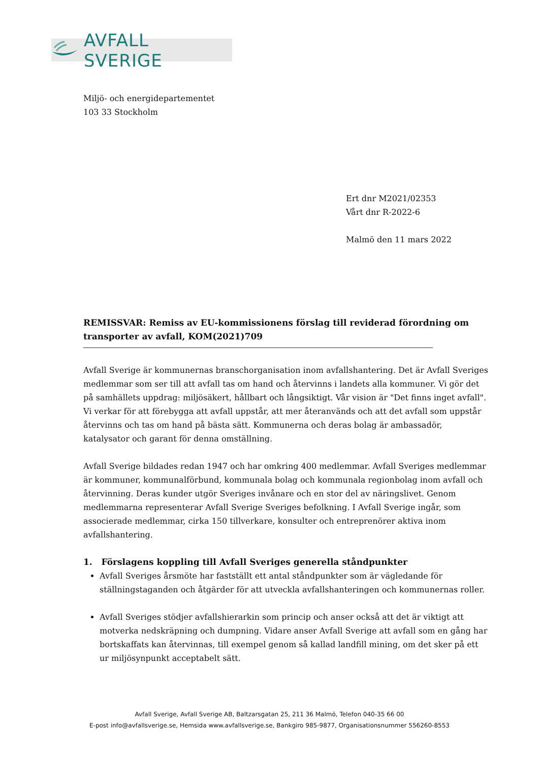AVFALL SVERIGE
Miljö- och energidepartementet
103 33 Stockholm
Ert dnr M2021/02353
Vårt dnr R-2022-6
Malmö den 11 mars 2022
REMISSVAR: Remiss av EU-kommissionens förslag till reviderad förordning om transporter av avfall, KOM(2021)709
Avfall Sverige är kommunernas branschorganisation inom avfallshantering. Det är Avfall Sveriges medlemmar som ser till att avfall tas om hand och återvinns i landets alla kommuner. Vi gör det på samhällets uppdrag: miljösäkert, hållbart och långsiktigt. Vår vision är "Det finns inget avfall". Vi verkar för att förebygga att avfall uppstår, att mer återanvänds och att det avfall som uppstår återvinns och tas om hand på bästa sätt. Kommunerna och deras bolag är ambassadör, katalysator och garant för denna omställning.
Avfall Sverige bildades redan 1947 och har omkring 400 medlemmar. Avfall Sveriges medlemmar är kommuner, kommunalförbund, kommunala bolag och kommunala regionbolag inom avfall och återvinning. Deras kunder utgör Sveriges invånare och en stor del av näringslivet. Genom medlemmarna representerar Avfall Sverige Sveriges befolkning. I Avfall Sverige ingår, som associerade medlemmar, cirka 150 tillverkare, konsulter och entreprenörer aktiva inom avfallshantering.
1. Förslagens koppling till Avfall Sveriges generella ståndpunkter
Avfall Sveriges årsmöte har fastställt ett antal ståndpunkter som är vägledande för ställningstaganden och åtgärder för att utveckla avfallshanteringen och kommunernas roller.
Avfall Sveriges stödjer avfallshierarkin som princip och anser också att det är viktigt att motverka nedskräpning och dumpning. Vidare anser Avfall Sverige att avfall som en gång har bortskaffats kan återvinnas, till exempel genom så kallad landfill mining, om det sker på ett ur miljösynpunkt acceptabelt sätt.
Avfall Sverige, Avfall Sverige AB, Baltzarsgatan 25, 211 36 Malmö, Telefon 040-35 66 00
E-post info@avfallsverige.se, Hemsida www.avfallsverige.se, Bankgiro 985-9877, Organisationsnummer 556260-8553